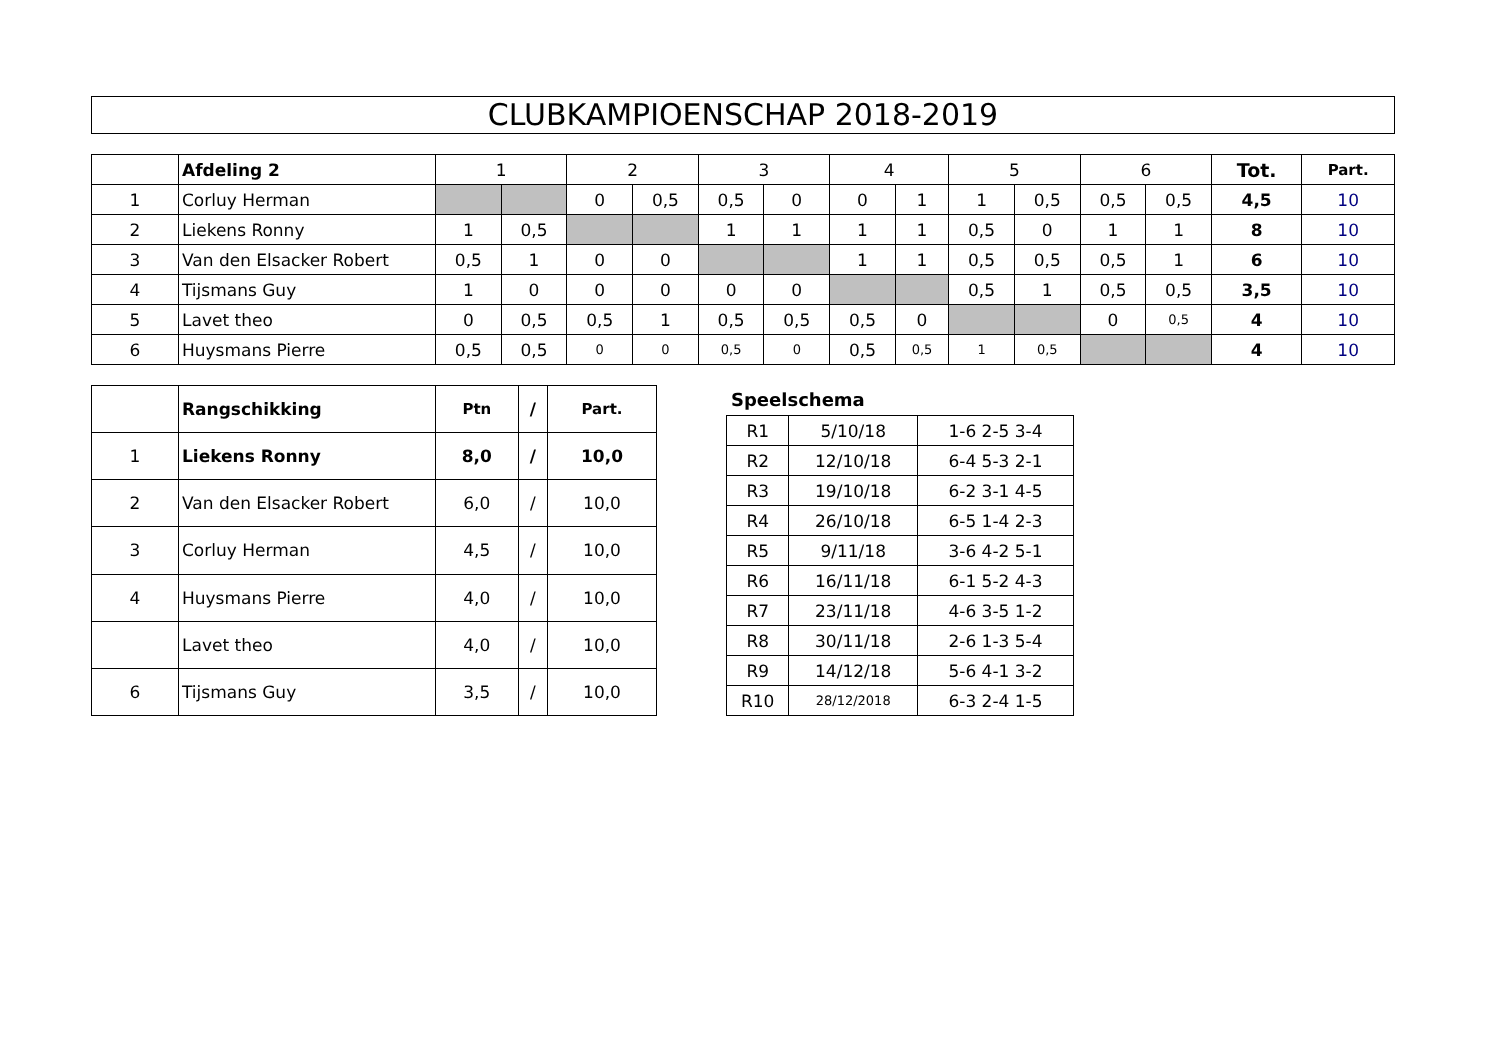CLUBKAMPIOENSCHAP 2018-2019
| | Afdeling 2 | 1 | | 2 | | 3 | | 4 | | 5 | | 6 | | Tot. | Part. |
| 1 | Corluy Herman | | | 0 | 0,5 | 0,5 | 0 | 0 | 1 | 1 | 0,5 | 0,5 | 0,5 | 4,5 | 10 |
| 2 | Liekens Ronny | 1 | 0,5 | | | 1 | 1 | 1 | 1 | 0,5 | 0 | 1 | 1 | 8 | 10 |
| 3 | Van den Elsacker Robert | 0,5 | 1 | 0 | 0 | | | 1 | 1 | 0,5 | 0,5 | 0,5 | 1 | 6 | 10 |
| 4 | Tijsmans Guy | 1 | 0 | 0 | 0 | 0 | 0 | | | 0,5 | 1 | 0,5 | 0,5 | 3,5 | 10 |
| 5 | Lavet theo | 0 | 0,5 | 0,5 | 1 | 0,5 | 0,5 | 0,5 | 0 | | | 0 | 0,5 | 4 | 10 |
| 6 | Huysmans Pierre | 0,5 | 0,5 | 0 | 0 | 0,5 | 0 | 0,5 | 0,5 | 1 | 0,5 | | | 4 | 10 |
| | Rangschikking | Ptn | / | Part. |
| 1 | Liekens Ronny | 8,0 | / | 10,0 |
| 2 | Van den Elsacker Robert | 6,0 | / | 10,0 |
| 3 | Corluy Herman | 4,5 | / | 10,0 |
| 4 | Huysmans Pierre | 4,0 | / | 10,0 |
| | Lavet theo | 4,0 | / | 10,0 |
| 6 | Tijsmans Guy | 3,5 | / | 10,0 |
Speelschema
| R1 | 5/10/18 | 1-6 2-5 3-4 |
| R2 | 12/10/18 | 6-4 5-3 2-1 |
| R3 | 19/10/18 | 6-2 3-1 4-5 |
| R4 | 26/10/18 | 6-5 1-4 2-3 |
| R5 | 9/11/18 | 3-6 4-2 5-1 |
| R6 | 16/11/18 | 6-1 5-2 4-3 |
| R7 | 23/11/18 | 4-6 3-5 1-2 |
| R8 | 30/11/18 | 2-6 1-3 5-4 |
| R9 | 14/12/18 | 5-6 4-1 3-2 |
| R10 | 28/12/2018 | 6-3 2-4 1-5 |